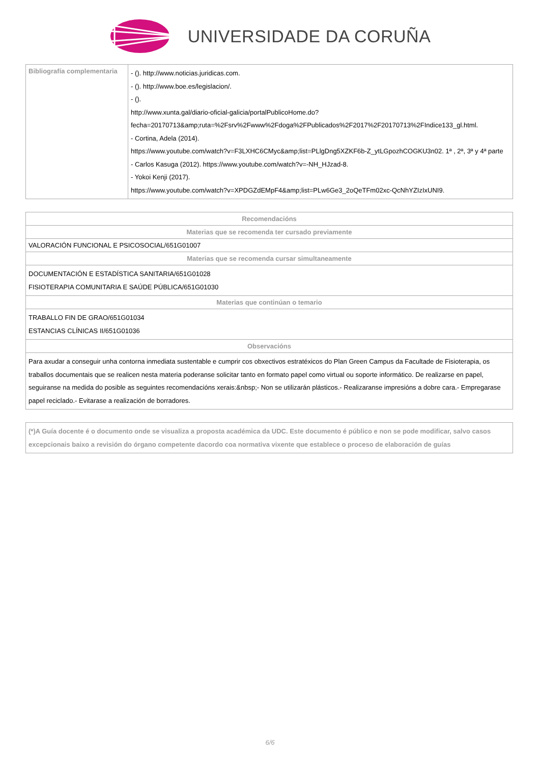UNIVERSIDADE DA CORUÑA
| Bibliografía complementaria | - (). http://www.noticias.juridicas.com. - (). http://www.boe.es/legislacion/. - (). http://www.xunta.gal/diario-oficial-galicia/portalPublicoHome.do?fecha=20170713&amp;ruta=%2Fsrv%2Fwww%2Fdoga%2FPublicados%2F2017%2F20170713%2FIndice133_gl.html. - Cortina, Adela (2014). https://www.youtube.com/watch?v=F3LXHC6CMyc&amp;list=PLlgDng5XZKF6b-Z_ytLGpozhCOGKU3n02. 1ª , 2ª, 3ª y 4ª parte - Carlos Kasuga (2012). https://www.youtube.com/watch?v=-NH_HJzad-8. - Yokoi Kenji (2017). https://www.youtube.com/watch?v=XPDGZdEMpF4&amp;list=PLw6Ge3_2oQeTFm02xc-QcNhYZIzIxUNI9. |
| Recomendacións |
| --- |
| Materias que se recomenda ter cursado previamente |
| VALORACIÓN FUNCIONAL E PSICOSOCIAL/651G01007 |
| Materias que se recomenda cursar simultaneamente |
| DOCUMENTACIÓN E ESTADÍSTICA SANITARIA/651G01028 FISIOTERAPIA COMUNITARIA E SAÚDE PÚBLICA/651G01030 |
| Materias que continúan o temario |
| TRABALLO FIN DE GRAO/651G01034 ESTANCIAS CLÍNICAS II/651G01036 |
| Observacións |
| Para axudar a conseguir unha contorna inmediata sustentable e cumprir cos obxectivos estratéxicos do Plan Green Campus da Facultade de Fisioterapia, os traballos documentais que se realicen nesta materia poderanse solicitar tanto en formato papel como virtual ou soporte informático. De realizarse en papel, seguiranse na medida do posible as seguintes recomendacións xerais:&nbsp;- Non se utilizarán plásticos.- Realizaranse impresións a dobre cara.- Empregarase papel reciclado.- Evitarase a realización de borradores. |
| (*)A Guía docente é o documento onde se visualiza a proposta académica da UDC. Este documento é público e non se pode modificar, salvo casos excepcionais baixo a revisión do órgano competente dacordo coa normativa vixente que establece o proceso de elaboración de guías |
6/6